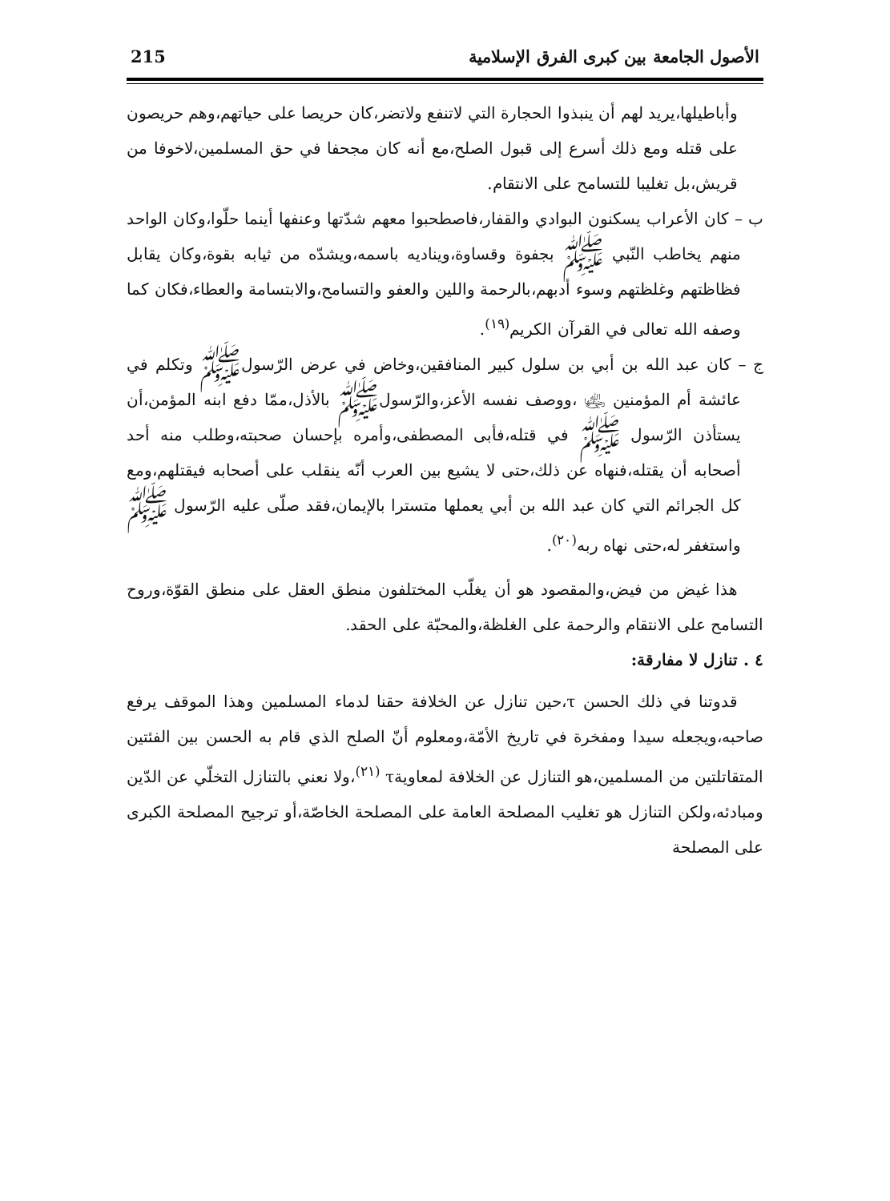الأصول الجامعة بين كبرى الفرق الإسلامية 215
وأباطيلها،يريد لهم أن ينبذوا الحجارة التي لاتنفع ولاتضر،كان حريصا على حياتهم،وهم حريصون على قتله ومع ذلك أسرع إلى قبول الصلح،مع أنه كان مجحفا في حق المسلمين،لاخوفا من قريش،بل تغليبا للتسامح على الانتقام.
ب – كان الأعراب يسكنون البوادي والقفار،فاصطحبوا معهم شدّتها وعنفها أينما حلّوا،وكان الواحد منهم يخاطب النّبي ﷺ بجفوة وقساوة،ويناديه باسمه،ويشدّه من ثيابه بقوة،وكان يقابل فظاظتهم وغلظتهم وسوء أدبهم،بالرحمة واللين والعفو والتسامح،والابتسامة والعطاء،فكان كما وصفه الله تعالى في القرآن الكريم<sup>(١٩)</sup>.
ج – كان عبد الله بن أبي بن سلول كبير المنافقين،وخاض في عرض الرّسولﷺ وتكلم في عائشة أم المؤمنين ﵂ ،ووصف نفسه الأعز،والرّسولﷺ بالأذل،ممّا دفع ابنه المؤمن،أن يستأذن الرّسول ﷺ في قتله،فأبى المصطفى،وأمره بإحسان صحبته،وطلب منه أحد أصحابه أن يقتله،فنهاه عن ذلك،حتى لا يشيع بين العرب أنّه ينقلب على أصحابه فيقتلهم،ومع كل الجرائم التي كان عبد الله بن أبي يعملها متسترا بالإيمان،فقد صلّى عليه الرّسول ﷺ واستغفر له،حتى نهاه ربه<sup>(٢٠)</sup>.
هذا غيض من فيض،والمقصود هو أن يغلّب المختلفون منطق العقل على منطق القوّة،وروح التسامح على الانتقام والرحمة على الغلظة،والمحبّة على الحقد.
٤ . تنازل لا مفارقة:
قدوتنا في ذلك الحسن τ،حين تنازل عن الخلافة حقنا لدماء المسلمين وهذا الموقف يرفع صاحبه،ويجعله سيدا ومفخرة في تاريخ الأمّة،ومعلوم أنّ الصلح الذي قام به الحسن بين الفئتين المتقاتلتين من المسلمين،هو التنازل عن الخلافة لمعاويةτ <sup>(٢١)</sup>،ولا نعني بالتنازل التخلّي عن الدّين ومبادئه،ولكن التنازل هو تغليب المصلحة العامة على المصلحة الخاصّة،أو ترجيح المصلحة الكبرى على المصلحة